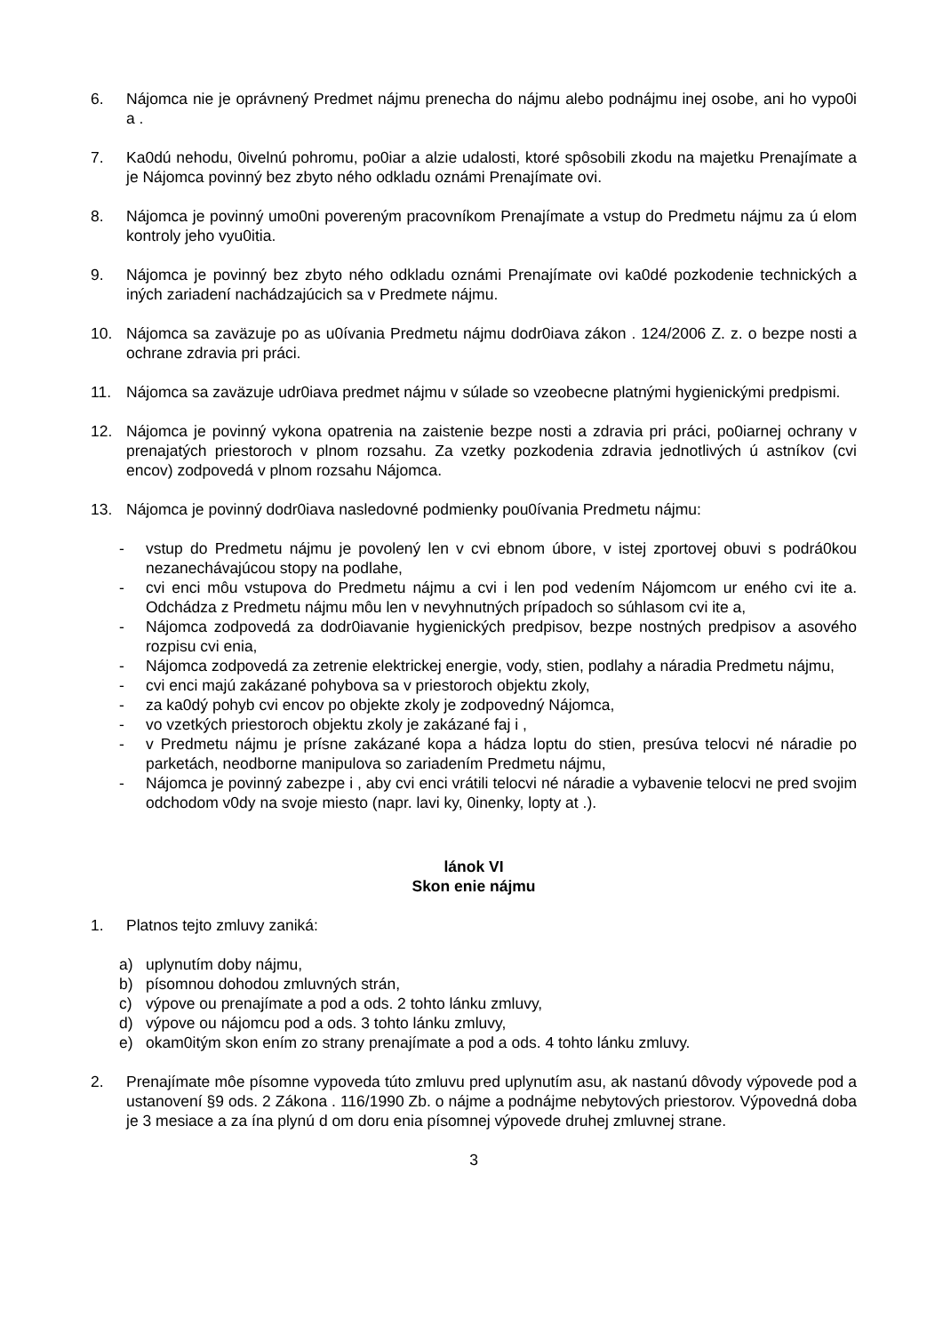6. Nájomca nie je oprávnený Predmet nájmu prenecha do nájmu alebo podnájmu inej osobe, ani ho vypo0i a .
7. Ka0dú nehodu, 0ivelnú pohromu, po0iar a alzie udalosti, ktoré spôsobili zkodu na majetku Prenajímate a je Nájomca povinný bez zbyto ného odkladu oznámi Prenajímate ovi.
8. Nájomca je povinný umo0ni povereným pracovníkom Prenajímate a vstup do Predmetu nájmu za ú elom kontroly jeho vyu0itia.
9. Nájomca je povinný bez zbyto ného odkladu oznámi Prenajímate ovi ka0dé pozkodenie technických a iných zariadení nachádzajúcich sa v Predmete nájmu.
10. Nájomca sa zaväzuje po as u0ívania Predmetu nájmu dodr0iava zákon . 124/2006 Z. z. o bezpe nosti a ochrane zdravia pri práci.
11. Nájomca sa zaväzuje udr0iava predmet nájmu v súlade so vzeobecne platnými hygienickými predpismi.
12. Nájomca je povinný vykona opatrenia na zaistenie bezpe nosti a zdravia pri práci, po0iarnej ochrany v prenajatých priestoroch v plnom rozsahu. Za vzetky pozkodenia zdravia jednotlivých ú astníkov (cvi encov) zodpovedá v plnom rozsahu Nájomca.
13. Nájomca je povinný dodr0iava nasledovné podmienky pou0ívania Predmetu nájmu:
- vstup do Predmetu nájmu je povolený len v cvi ebnom úbore, v istej zportovej obuvi s podrá0kou nezanechávajúcou stopy na podlahe,
- cvi enci môu vstupova do Predmetu nájmu a cvi i len pod vedením Nájomcom ur eného cvi ite a. Odchádza z Predmetu nájmu môu len v nevyhnutných prípadoch so súhlasom cvi ite a,
- Nájomca zodpovedá za dodr0iavanie hygienických predpisov, bezpe nostných predpisov a asového rozpisu cvi enia,
- Nájomca zodpovedá za zetrenie elektrickej energie, vody, stien, podlahy a náradia Predmetu nájmu,
- cvi enci majú zakázané pohybova sa v priestoroch objektu zkoly,
- za ka0dý pohyb cvi encov po objekte zkoly je zodpovedný Nájomca,
- vo vzetkých priestoroch objektu zkoly je zakázané faj i ,
- v Predmetu nájmu je prísne zakázané kopa a hádza loptu do stien, presúva telocvi né náradie po parketách, neodborne manipulova so zariadením Predmetu nájmu,
- Nájomca je povinný zabezpe i , aby cvi enci vrátili telocvi né náradie a vybavenie telocvi ne pred svojim odchodom v0dy na svoje miesto (napr. lavi ky, 0inenky, lopty at .).
lánok VI
Skon enie nájmu
1. Platnos tejto zmluvy zaniká:
a) uplynutím doby nájmu,
b) písomnou dohodou zmluvných strán,
c) výpove ou prenajímate a pod a ods. 2 tohto lánku zmluvy,
d) výpove ou nájomcu pod a ods. 3 tohto lánku zmluvy,
e) okam0itým skon ením zo strany prenajímate a pod a ods. 4 tohto lánku zmluvy.
2. Prenajímate môe písomne vypoveda túto zmluvu pred uplynutím asu, ak nastanú dôvody výpovede pod a ustanovení §9 ods. 2 Zákona . 116/1990 Zb. o nájme a podnájme nebytových priestorov. Výpovedná doba je 3 mesiace a za ína plynú d om doru enia písomnej výpovede druhej zmluvnej strane.
3